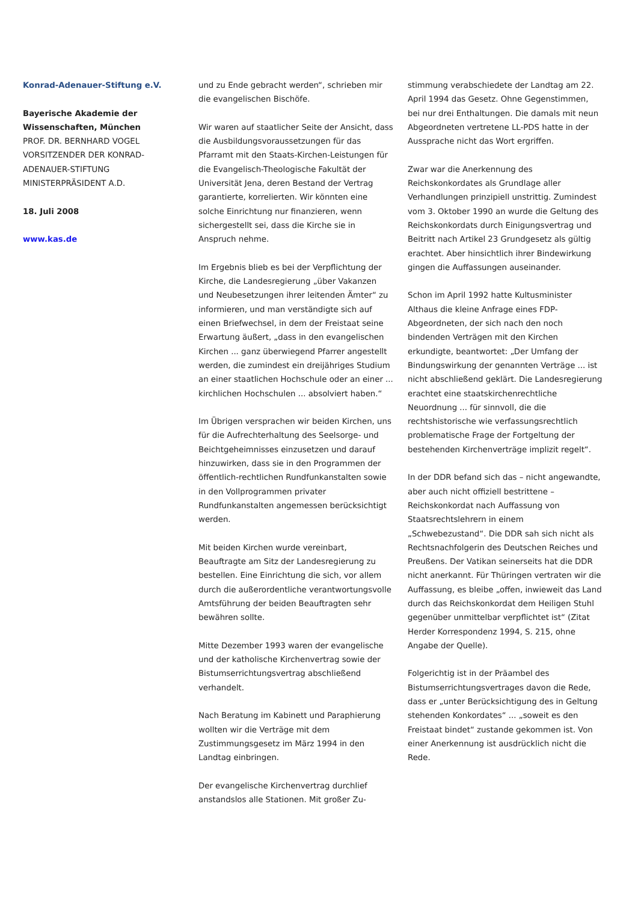Konrad-Adenauer-Stiftung e.V.
Bayerische Akademie der Wissenschaften, München
PROF. DR. BERNHARD VOGEL
VORSITZENDER DER KONRAD-ADENAUER-STIFTUNG
MINISTERPRÄSIDENT A.D.
18. Juli 2008
www.kas.de
und zu Ende gebracht werden“, schrieben mir die evangelischen Bischöfe.
Wir waren auf staatlicher Seite der Ansicht, dass die Ausbildungsvoraussetzungen für das Pfarramt mit den Staats-Kirchen-Leistungen für die Evangelisch-Theologische Fakultät der Universität Jena, deren Bestand der Vertrag garantierte, korrelierten. Wir könnten eine solche Einrichtung nur finanzieren, wenn sichergestellt sei, dass die Kirche sie in Anspruch nehme.
Im Ergebnis blieb es bei der Verpflichtung der Kirche, die Landesregierung „über Vakanzen und Neubesetzungen ihrer leitenden Ämter“ zu informieren, und man verständigte sich auf einen Briefwechsel, in dem der Freistaat seine Erwartung äußert, „dass in den evangelischen Kirchen ... ganz überwiegend Pfarrer angestellt werden, die zumindest ein dreijähriges Studium an einer staatlichen Hochschule oder an einer ... kirchlichen Hochschulen ... absolviert haben.“
Im Übrigen versprachen wir beiden Kirchen, uns für die Aufrechterhaltung des Seelsorge- und Beichtgeheimnisses einzusetzen und darauf hinzuwirken, dass sie in den Programmen der öffentlich-rechtlichen Rundfunkanstalten sowie in den Vollprogrammen privater Rundfunkanstalten angemessen berücksichtigt werden.
Mit beiden Kirchen wurde vereinbart, Beauftragte am Sitz der Landesregierung zu bestellen. Eine Einrichtung die sich, vor allem durch die außerordentliche verantwortungsvolle Amtsführung der beiden Beauftragten sehr bewähren sollte.
Mitte Dezember 1993 waren der evangelische und der katholische Kirchenvertrag sowie der Bistumserrichtungsvertrag abschließend verhandelt.
Nach Beratung im Kabinett und Paraphierung wollten wir die Verträge mit dem Zustimmungsgesetz im März 1994 in den Landtag einbringen.
Der evangelische Kirchenvertrag durchlief anstandslos alle Stationen. Mit großer Zu-
stimmung verabschiedete der Landtag am 22. April 1994 das Gesetz. Ohne Gegenstimmen, bei nur drei Enthaltungen. Die damals mit neun Abgeordneten vertretene LL-PDS hatte in der Aussprache nicht das Wort ergriffen.
Zwar war die Anerkennung des Reichskonkordates als Grundlage aller Verhandlungen prinzipiell unstrittig. Zumindest vom 3. Oktober 1990 an wurde die Geltung des Reichskonkordats durch Einigungsvertrag und Beitritt nach Artikel 23 Grundgesetz als gültig erachtet. Aber hinsichtlich ihrer Bindewirkung gingen die Auffassungen auseinander.
Schon im April 1992 hatte Kultusminister Althaus die kleine Anfrage eines FDP-Abgeordneten, der sich nach den noch bindenden Verträgen mit den Kirchen erkundigte, beantwortet: „Der Umfang der Bindungswirkung der genannten Verträge ... ist nicht abschließend geklärt. Die Landesregierung erachtet eine staatskirchenrechtliche Neuordnung ... für sinnvoll, die die rechtshistorische wie verfassungsrechtlich problematische Frage der Fortgeltung der bestehenden Kirchenverträge implizit regelt“.
In der DDR befand sich das – nicht angewandte, aber auch nicht offiziell bestrittene – Reichskonkordat nach Auffassung von Staatsrechtslehrern in einem „Schwebezustand“. Die DDR sah sich nicht als Rechtsnachfolgerin des Deutschen Reiches und Preußens. Der Vatikan seinerseits hat die DDR nicht anerkannt. Für Thüringen vertraten wir die Auffassung, es bleibe „offen, inwieweit das Land durch das Reichskonkordat dem Heiligen Stuhl gegenüber unmittelbar verpflichtet ist“ (Zitat Herder Korrespondenz 1994, S. 215, ohne Angabe der Quelle).
Folgerichtig ist in der Präambel des Bistumserrichtungsvertrages davon die Rede, dass er „unter Berücksichtigung des in Geltung stehenden Konkordates“ ... „soweit es den Freistaat bindet“ zustande gekommen ist. Von einer Anerkennung ist ausdrücklich nicht die Rede.